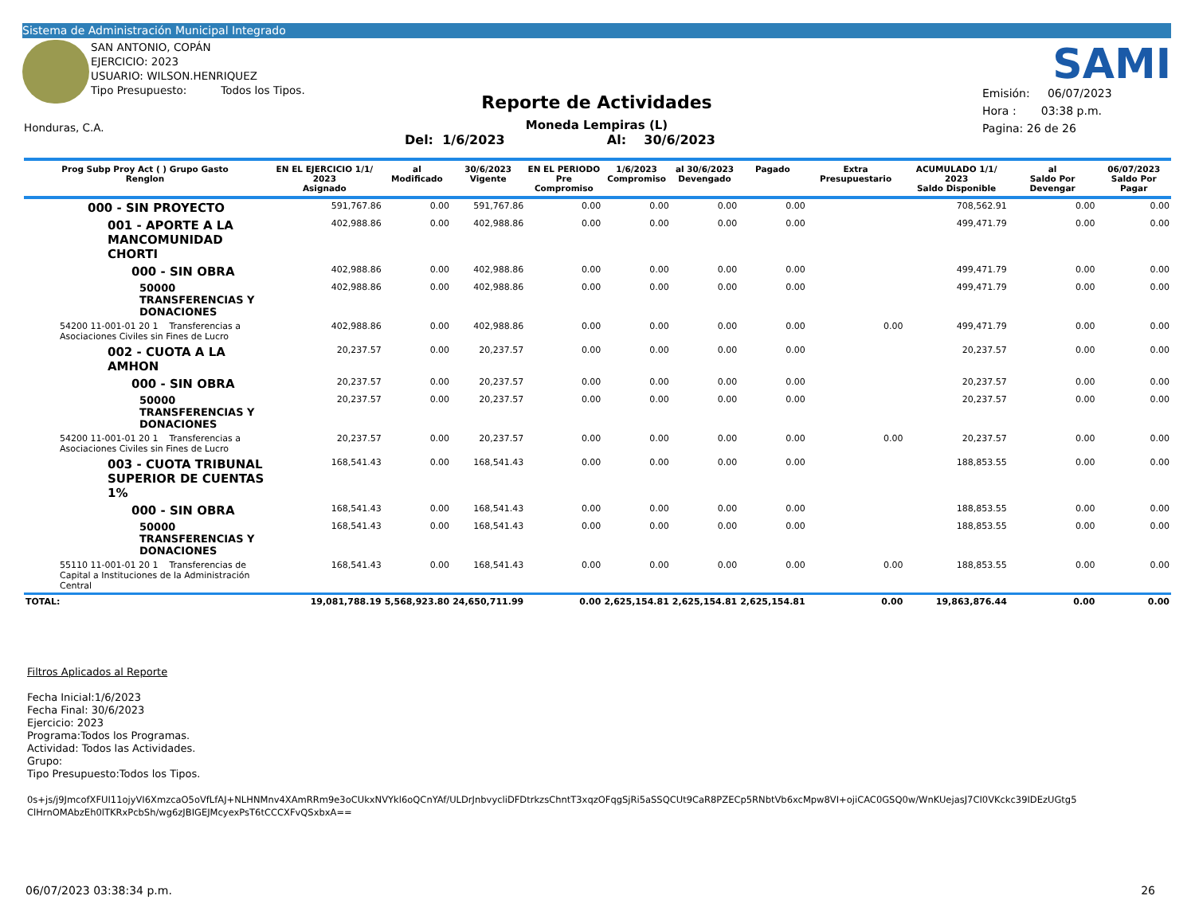Sistema de Administración Municipal Integrado
SAN ANTONIO, COPÁN
EJERCICIO: 2023
USUARIO: WILSON.HENRIQUEZ
Tipo Presupuesto: Todos los Tipos.
SAMI
Reporte de Actividades
Moneda Lempiras (L)
Del: 1/6/2023 Al: 30/6/2023
Emisión: 06/07/2023
Hora : 03:38 p.m.
Pagina: 26 de 26
Honduras, C.A.
| Prog Subp Proy Act ( ) Grupo Gasto Renglon | EN EL EJERCICIO 1/1/ 2023 Asignado | al Modificado | 30/6/2023 Vigente | EN EL PERIODO Pre Compromiso | 1/6/2023 Compromiso | al 30/6/2023 Devengado | Pagado | Extra Presupuestario | ACUMULADO 1/1/ 2023 Saldo Disponible | al Saldo Por Devengar | 06/07/2023 Saldo Por Pagar |
| --- | --- | --- | --- | --- | --- | --- | --- | --- | --- | --- | --- |
| 000 - SIN PROYECTO | 591,767.86 | 0.00 | 591,767.86 | 0.00 | 0.00 | 0.00 | 0.00 | | 708,562.91 | 0.00 | 0.00 |
| 001 - APORTE A LA MANCOMUNIDAD CHORTI | 402,988.86 | 0.00 | 402,988.86 | 0.00 | 0.00 | 0.00 | 0.00 | | 499,471.79 | 0.00 | 0.00 |
| 000 - SIN OBRA | 402,988.86 | 0.00 | 402,988.86 | 0.00 | 0.00 | 0.00 | 0.00 | | 499,471.79 | 0.00 | 0.00 |
| 50000 TRANSFERENCIAS Y DONACIONES | 402,988.86 | 0.00 | 402,988.86 | 0.00 | 0.00 | 0.00 | 0.00 | | 499,471.79 | 0.00 | 0.00 |
| 54200 11-001-01 20 1 Transferencias a Asociaciones Civiles sin Fines de Lucro | 402,988.86 | 0.00 | 402,988.86 | 0.00 | 0.00 | 0.00 | 0.00 | 0.00 | 499,471.79 | 0.00 | 0.00 |
| 002 - CUOTA A LA AMHON | 20,237.57 | 0.00 | 20,237.57 | 0.00 | 0.00 | 0.00 | 0.00 | | 20,237.57 | 0.00 | 0.00 |
| 000 - SIN OBRA | 20,237.57 | 0.00 | 20,237.57 | 0.00 | 0.00 | 0.00 | 0.00 | | 20,237.57 | 0.00 | 0.00 |
| 50000 TRANSFERENCIAS Y DONACIONES | 20,237.57 | 0.00 | 20,237.57 | 0.00 | 0.00 | 0.00 | 0.00 | | 20,237.57 | 0.00 | 0.00 |
| 54200 11-001-01 20 1 Transferencias a Asociaciones Civiles sin Fines de Lucro | 20,237.57 | 0.00 | 20,237.57 | 0.00 | 0.00 | 0.00 | 0.00 | 0.00 | 20,237.57 | 0.00 | 0.00 |
| 003 - CUOTA TRIBUNAL SUPERIOR DE CUENTAS 1% | 168,541.43 | 0.00 | 168,541.43 | 0.00 | 0.00 | 0.00 | 0.00 | | 188,853.55 | 0.00 | 0.00 |
| 000 - SIN OBRA | 168,541.43 | 0.00 | 168,541.43 | 0.00 | 0.00 | 0.00 | 0.00 | | 188,853.55 | 0.00 | 0.00 |
| 50000 TRANSFERENCIAS Y DONACIONES | 168,541.43 | 0.00 | 168,541.43 | 0.00 | 0.00 | 0.00 | 0.00 | | 188,853.55 | 0.00 | 0.00 |
| 55110 11-001-01 20 1 Transferencias de Capital a Instituciones de la Administración Central | 168,541.43 | 0.00 | 168,541.43 | 0.00 | 0.00 | 0.00 | 0.00 | 0.00 | 188,853.55 | 0.00 | 0.00 |
| TOTAL: | 19,081,788.19 | 5,568,923.80 | 24,650,711.99 | 0.00 | 2,625,154.81 | 2,625,154.81 | 2,625,154.81 | 0.00 | 19,863,876.44 | 0.00 | 0.00 |
Filtros Aplicados al Reporte
Fecha Inicial:1/6/2023
Fecha Final: 30/6/2023
Ejercicio: 2023
Programa:Todos los Programas.
Actividad: Todos las Actividades.
Grupo:
Tipo Presupuesto:Todos los Tipos.
0s+js/j9JmcofXFUI11ojyVI6XmzcaO5oVfLfAJ+NLHNMnv4XAmRRm9e3oCUkxNVYkl6oQCnYAf/ULDrJnbvycliDFDtrkzsChntT3xqzOFqgSjRi5aSSQCUt9CaR8PZECp5RNbtVb6xcMpw8VI+ojiCAC0GSQ0w/WnKUejasJ7CI0VKckc39IDEzUGtg5
ClHrnOMAbzEh0lTKRxPcbSh/wg6zJBIGEJMcyexPsT6tCCCXFvQSxbxA==
06/07/2023 03:38:34 p.m. 26